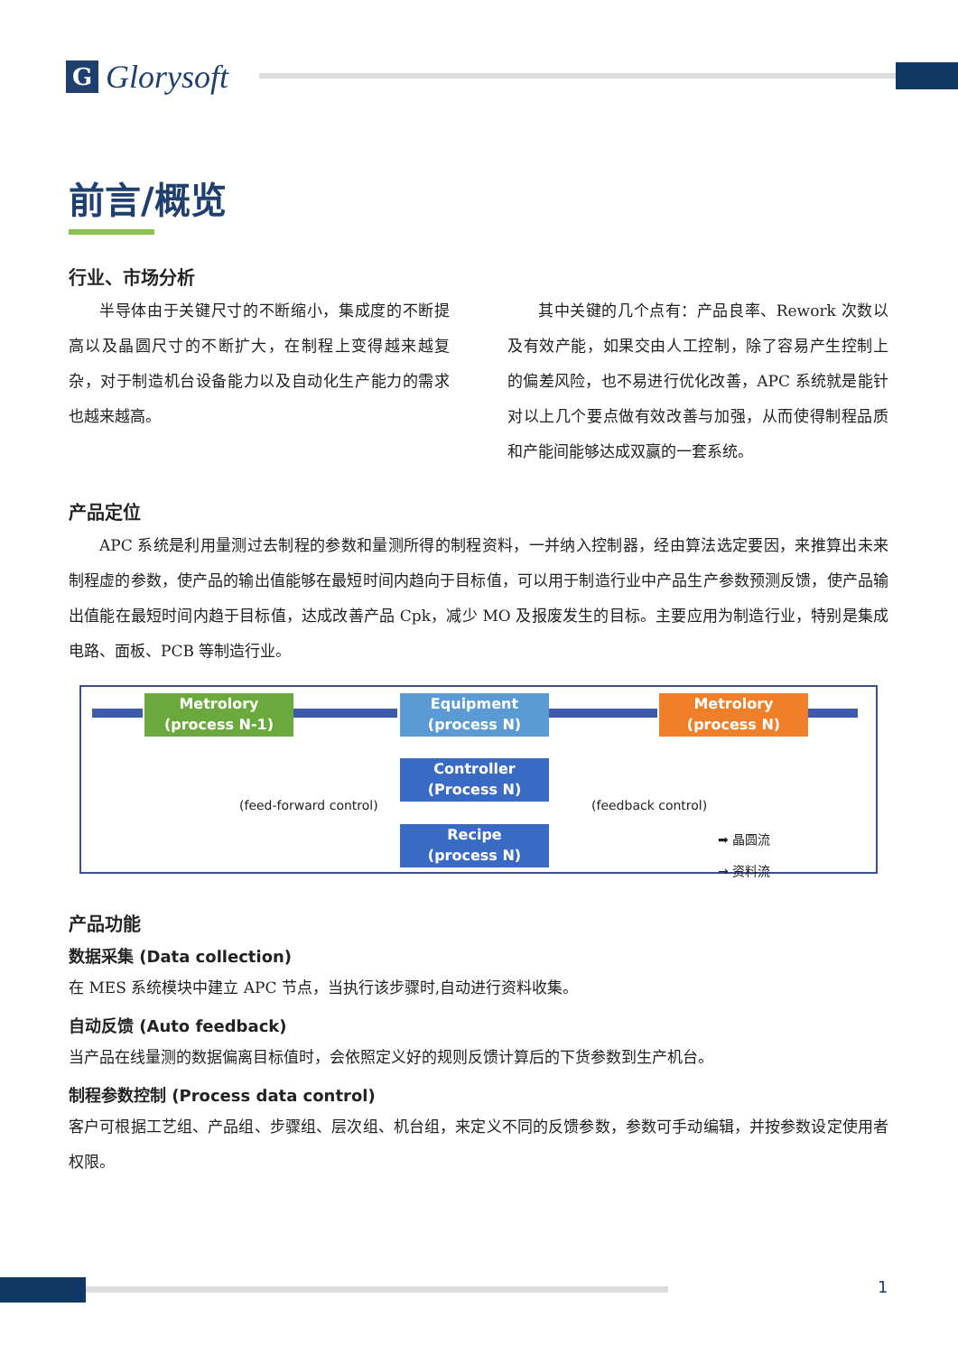G
Glorysoft
前言/概览
行业、市场分析
半导体由于关键尺寸的不断缩小，集成度的不断提高以及晶圆尺寸的不断扩大，在制程上变得越来越复杂，对于制造机台设备能力以及自动化生产能力的需求也越来越高。
其中关键的几个点有：产品良率、Rework 次数以及有效产能，如果交由人工控制，除了容易产生控制上的偏差风险，也不易进行优化改善，APC 系统就是能针对以上几个要点做有效改善与加强，从而使得制程品质和产能间能够达成双赢的一套系统。
产品定位
APC 系统是利用量测过去制程的参数和量测所得的制程资料，一并纳入控制器，经由算法选定要因，来推算出未来制程虚的参数，使产品的输出值能够在最短时间内趋向于目标值，可以用于制造行业中产品生产参数预测反馈，使产品输出值能在最短时间内趋于目标值，达成改善产品 Cpk，减少 MO 及报废发生的目标。主要应用为制造行业，特别是集成电路、面板、PCB 等制造行业。
Metrolory
(process N-1)
Equipment
(process N)
Metrolory
(process N)
Controller
(Process N)
Recipe
(process N)
(feed-forward control) (feedback control)
➡ 晶圆流
→ 资料流
产品功能
数据采集 (Data collection)
在 MES 系统模块中建立 APC 节点，当执行该步骤时,自动进行资料收集。
自动反馈 (Auto feedback)
当产品在线量测的数据偏离目标值时，会依照定义好的规则反馈计算后的下货参数到生产机台。
制程参数控制 (Process data control)
客户可根据工艺组、产品组、步骤组、层次组、机台组，来定义不同的反馈参数，参数可手动编辑，并按参数设定使用者权限。
1